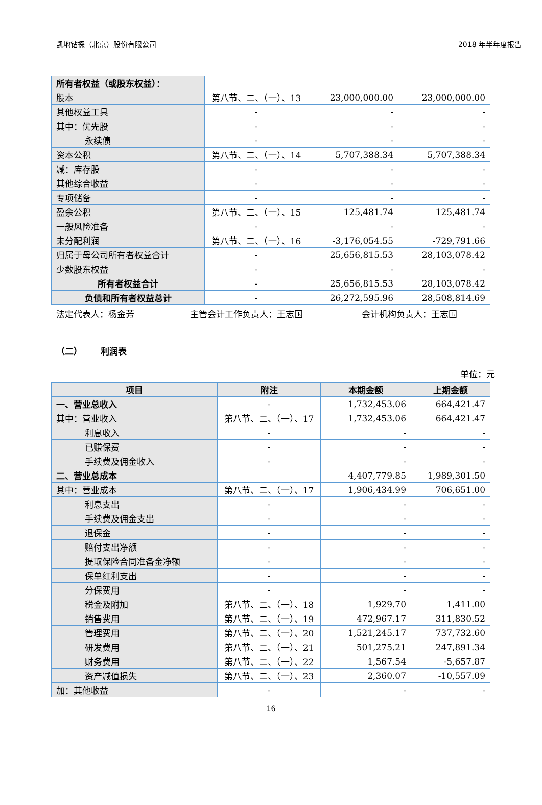凯地钻探（北京）股份有限公司 2018 年半年度报告
| 所有者权益（或股东权益）： | | | |
| 股本 | 第八节、二、（一）、13 | 23,000,000.00 | 23,000,000.00 |
| 其他权益工具 | - | - | - |
| 其中：优先股 | - | - | - |
| 永续债 | - | - | - |
| 资本公积 | 第八节、二、（一）、14 | 5,707,388.34 | 5,707,388.34 |
| 减：库存股 | - | - | - |
| 其他综合收益 | - | - | - |
| 专项储备 | - | - | - |
| 盈余公积 | 第八节、二、（一）、15 | 125,481.74 | 125,481.74 |
| 一般风险准备 | - | - | - |
| 未分配利润 | 第八节、二、（一）、16 | -3,176,054.55 | -729,791.66 |
| 归属于母公司所有者权益合计 | - | 25,656,815.53 | 28,103,078.42 |
| 少数股东权益 | - | - | - |
| 所有者权益合计 | - | 25,656,815.53 | 28,103,078.42 |
| 负债和所有者权益总计 | - | 26,272,595.96 | 28,508,814.69 |
法定代表人：杨金芳 主管会计工作负责人：王志国 会计机构负责人：王志国
（二） 利润表
单位：元
| 项目 | 附注 | 本期金额 | 上期金额 |
| --- | --- | --- | --- |
| 一、营业总收入 | - | 1,732,453.06 | 664,421.47 |
| 其中：营业收入 | 第八节、二、（一）、17 | 1,732,453.06 | 664,421.47 |
| 利息收入 | - | - | - |
| 已赚保费 | - | - | - |
| 手续费及佣金收入 | - | - | - |
| 二、营业总成本 | | 4,407,779.85 | 1,989,301.50 |
| 其中：营业成本 | 第八节、二、（一）、17 | 1,906,434.99 | 706,651.00 |
| 利息支出 | - | - | - |
| 手续费及佣金支出 | - | - | - |
| 退保金 | - | - | - |
| 赔付支出净额 | - | - | - |
| 提取保险合同准备金净额 | - | - | - |
| 保单红利支出 | - | - | - |
| 分保费用 | - | - | - |
| 税金及附加 | 第八节、二、（一）、18 | 1,929.70 | 1,411.00 |
| 销售费用 | 第八节、二、（一）、19 | 472,967.17 | 311,830.52 |
| 管理费用 | 第八节、二、（一）、20 | 1,521,245.17 | 737,732.60 |
| 研发费用 | 第八节、二、（一）、21 | 501,275.21 | 247,891.34 |
| 财务费用 | 第八节、二、（一）、22 | 1,567.54 | -5,657.87 |
| 资产减值损失 | 第八节、二、（一）、23 | 2,360.07 | -10,557.09 |
| 加：其他收益 | - | - | - |
16